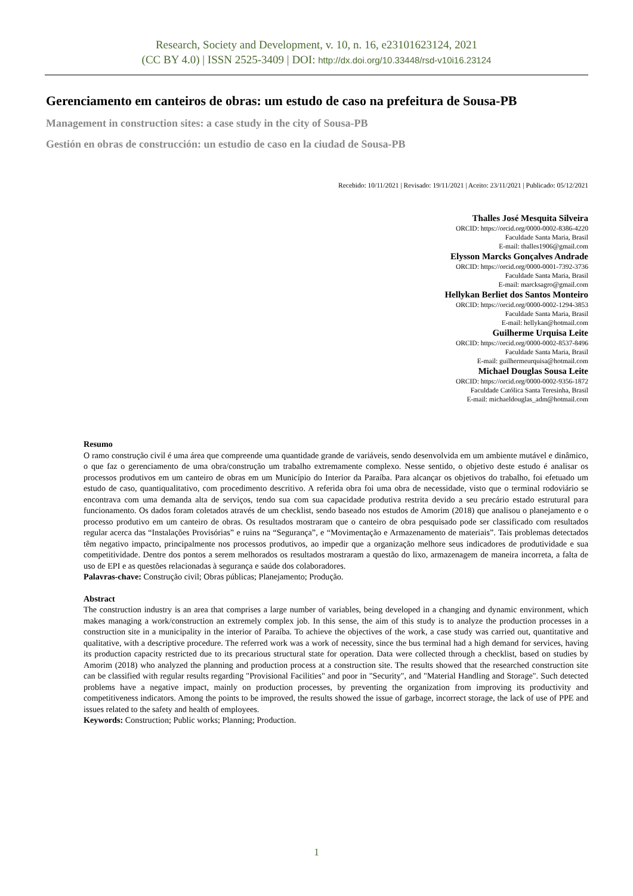Research, Society and Development, v. 10, n. 16, e23101623124, 2021
(CC BY 4.0) | ISSN 2525-3409 | DOI: http://dx.doi.org/10.33448/rsd-v10i16.23124
Gerenciamento em canteiros de obras: um estudo de caso na prefeitura de Sousa-PB
Management in construction sites: a case study in the city of Sousa-PB
Gestión en obras de construcción: un estudio de caso en la ciudad de Sousa-PB
Recebido: 10/11/2021 | Revisado: 19/11/2021 | Aceito: 23/11/2021 | Publicado: 05/12/2021
Thalles José Mesquita Silveira
ORCID: https://orcid.org/0000-0002-8386-4220
Faculdade Santa Maria, Brasil
E-mail: thalles1906@gmail.com
Elysson Marcks Gonçalves Andrade
ORCID: https://orcid.org/0000-0001-7392-3736
Faculdade Santa Maria, Brasil
E-mail: marcksagro@gmail.com
Hellykan Berliet dos Santos Monteiro
ORCID: https://orcid.org/0000-0002-1294-3853
Faculdade Santa Maria, Brasil
E-mail: hellykan@hotmail.com
Guilherme Urquisa Leite
ORCID: https://orcid.org/0000-0002-8537-8496
Faculdade Santa Maria, Brasil
E-mail: guilhermeurquisa@hotmail.com
Michael Douglas Sousa Leite
ORCID: https://orcid.org/0000-0002-9356-1872
Faculdade Católica Santa Teresinha, Brasil
E-mail: michaeldouglas_adm@hotmail.com
Resumo
O ramo construção civil é uma área que compreende uma quantidade grande de variáveis, sendo desenvolvida em um ambiente mutável e dinâmico, o que faz o gerenciamento de uma obra/construção um trabalho extremamente complexo. Nesse sentido, o objetivo deste estudo é analisar os processos produtivos em um canteiro de obras em um Município do Interior da Paraíba. Para alcançar os objetivos do trabalho, foi efetuado um estudo de caso, quantiqualitativo, com procedimento descritivo. A referida obra foi uma obra de necessidade, visto que o terminal rodoviário se encontrava com uma demanda alta de serviços, tendo sua com sua capacidade produtiva restrita devido a seu precário estado estrutural para funcionamento. Os dados foram coletados através de um checklist, sendo baseado nos estudos de Amorim (2018) que analisou o planejamento e o processo produtivo em um canteiro de obras. Os resultados mostraram que o canteiro de obra pesquisado pode ser classificado com resultados regular acerca das “Instalações Provisórias” e ruins na “Segurança”, e “Movimentação e Armazenamento de materiais”. Tais problemas detectados têm negativo impacto, principalmente nos processos produtivos, ao impedir que a organização melhore seus indicadores de produtividade e sua competitividade. Dentre dos pontos a serem melhorados os resultados mostraram a questão do lixo, armazenagem de maneira incorreta, a falta de uso de EPI e as questões relacionadas à segurança e saúde dos colaboradores.
Palavras-chave: Construção civil; Obras públicas; Planejamento; Produção.
Abstract
The construction industry is an area that comprises a large number of variables, being developed in a changing and dynamic environment, which makes managing a work/construction an extremely complex job. In this sense, the aim of this study is to analyze the production processes in a construction site in a municipality in the interior of Paraíba. To achieve the objectives of the work, a case study was carried out, quantitative and qualitative, with a descriptive procedure. The referred work was a work of necessity, since the bus terminal had a high demand for services, having its production capacity restricted due to its precarious structural state for operation. Data were collected through a checklist, based on studies by Amorim (2018) who analyzed the planning and production process at a construction site. The results showed that the researched construction site can be classified with regular results regarding "Provisional Facilities" and poor in "Security", and "Material Handling and Storage". Such detected problems have a negative impact, mainly on production processes, by preventing the organization from improving its productivity and competitiveness indicators. Among the points to be improved, the results showed the issue of garbage, incorrect storage, the lack of use of PPE and issues related to the safety and health of employees.
Keywords: Construction; Public works; Planning; Production.
1